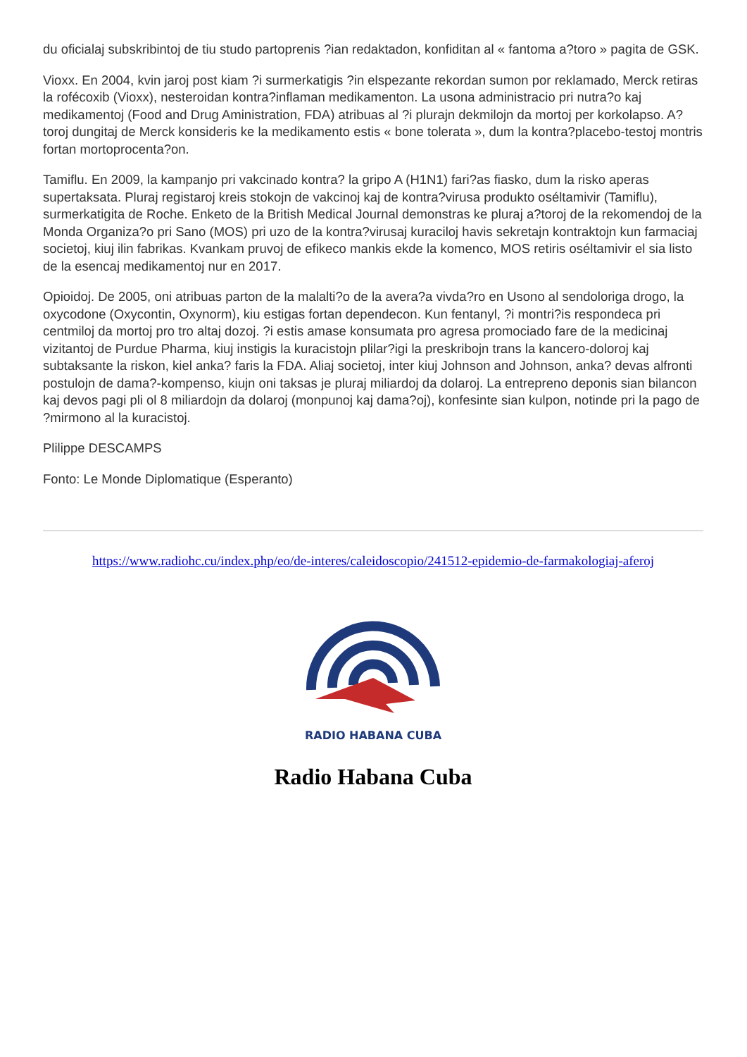du oficialaj subskribintoj de tiu studo partoprenis ?ian redaktadon, konfiditan al « fantoma a?toro » pagita de GSK.
Vioxx. En 2004, kvin jaroj post kiam ?i surmerkatigis ?in elspezante rekordan sumon por reklamado, Merck retiras la rofécoxib (Vioxx), nesteroidan kontra?inflaman medikamenton. La usona administracio pri nutra?o kaj medikamentoj (Food and Drug Aministration, FDA) atribuas al ?i plurajn dekmilojn da mortoj per korkolapso. A?toroj dungitaj de Merck konsideris ke la medikamento estis « bone tolerata », dum la kontra?placebo-testoj montris fortan mortoprocenta?on.
Tamiflu. En 2009, la kampanjo pri vakcinado kontra? la gripo A (H1N1) fari?as fiasko, dum la risko aperas supertaksata. Pluraj registaroj kreis stokojn de vakcinoj kaj de kontra?virusa produkto oséltamivir (Tamiflu), surmerkatigita de Roche. Enketo de la British Medical Journal demonstras ke pluraj a?toroj de la rekomendoj de la Monda Organiza?o pri Sano (MOS) pri uzo de la kontra?virusaj kuraciloj havis sekretajn kontraktojn kun farmaciaj societoj, kiuj ilin fabrikas. Kvankam pruvoj de efikeco mankis ekde la komenco, MOS retiris oséltamivir el sia listo de la esencaj medikamentoj nur en 2017.
Opioidoj. De 2005, oni atribuas parton de la malalti?o de la avera?a vivda?ro en Usono al sendoloriga drogo, la oxycodone (Oxycontin, Oxynorm), kiu estigas fortan dependecon. Kun fentanyl, ?i montri?is respondeca pri centmiloj da mortoj pro tro altaj dozoj. ?i estis amase konsumata pro agresa promociado fare de la medicinaj vizitantoj de Purdue Pharma, kiuj instigis la kuracistojn plilar?igi la preskribojn trans la kancero-doloroj kaj subtaksante la riskon, kiel anka? faris la FDA. Aliaj societoj, inter kiuj Johnson and Johnson, anka? devas alfronti postulojn de dama?-kompenso, kiujn oni taksas je pluraj miliardoj da dolaroj. La entrepreno deponis sian bilancon kaj devos pagi pli ol 8 miliardojn da dolaroj (monpunoj kaj dama?oj), konfesinte sian kulpon, notinde pri la pago de ?mirmono al la kuracistoj.
Plilippe DESCAMPS
Fonto: Le Monde Diplomatique (Esperanto)
https://www.radiohc.cu/index.php/eo/de-interes/caleidoscopio/241512-epidemio-de-farmakologiaj-aferoj
RADIO HABANA CUBA
Radio Habana Cuba